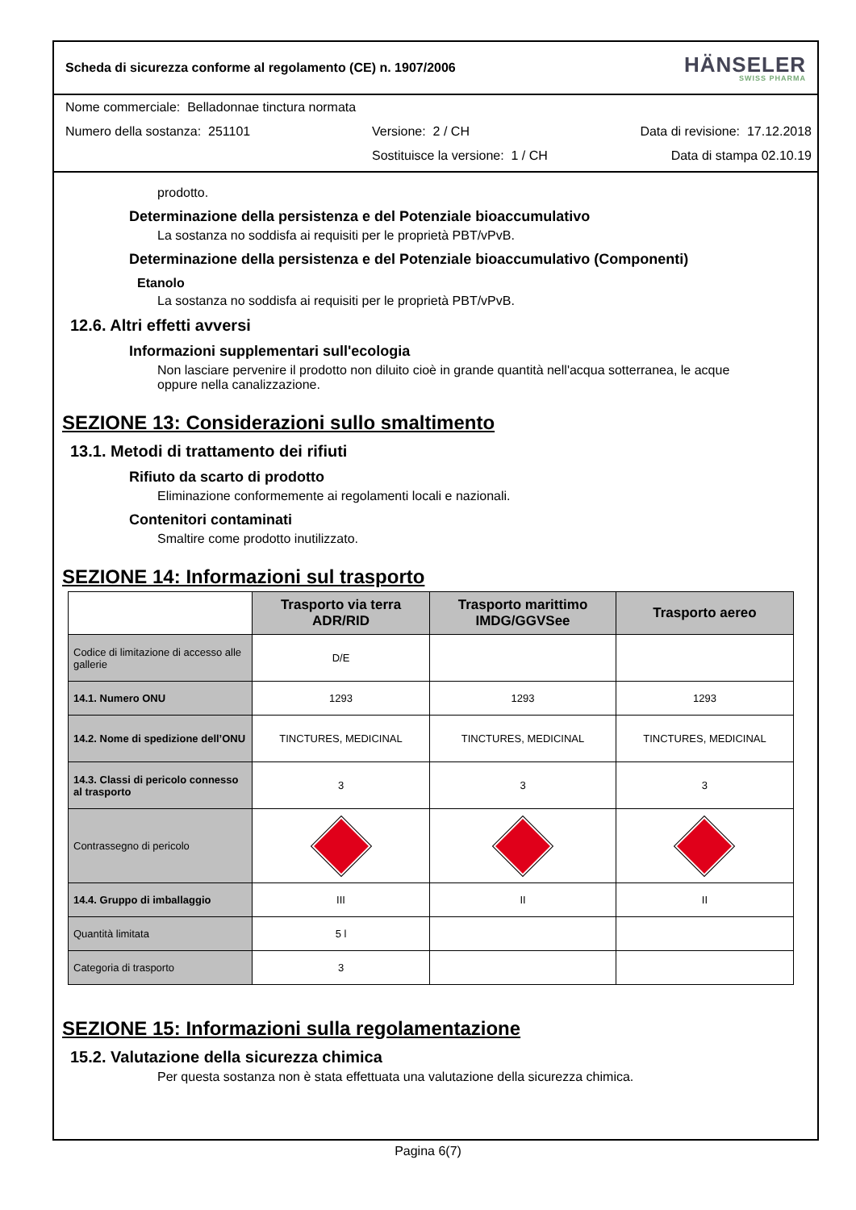Scheda di sicurezza conforme al regolamento (CE) n. 1907/2006 HÄNSELER
SWISS PHARMA
Nome commerciale: Belladonnae tinctura normata
Numero della sostanza: 251101 Versione: 2 / CH Data di revisione: 17.12.2018
Sostituisce la versione: 1 / CH Data di stampa 02.10.19
prodotto.
Determinazione della persistenza e del Potenziale bioaccumulativo
La sostanza no soddisfa ai requisiti per le proprietà PBT/vPvB.
Determinazione della persistenza e del Potenziale bioaccumulativo (Componenti)
Etanolo
La sostanza no soddisfa ai requisiti per le proprietà PBT/vPvB.
12.6. Altri effetti avversi
Informazioni supplementari sull'ecologia
Non lasciare pervenire il prodotto non diluito cioè in grande quantità nell'acqua sotterranea, le acque
oppure nella canalizzazione.
SEZIONE 13: Considerazioni sullo smaltimento
13.1. Metodi di trattamento dei rifiuti
Rifiuto da scarto di prodotto
Eliminazione conformemente ai regolamenti locali e nazionali.
Contenitori contaminati
Smaltire come prodotto inutilizzato.
SEZIONE 14: Informazioni sul trasporto
| | Trasporto via terra ADR/RID | Trasporto marittimo IMDG/GGVSee | Trasporto aereo |
| --- | --- | --- | --- |
| Codice di limitazione di accesso alle gallerie | D/E | | |
| 14.1. Numero ONU | 1293 | 1293 | 1293 |
| 14.2. Nome di spedizione dell’ONU | TINCTURES, MEDICINAL | TINCTURES, MEDICINAL | TINCTURES, MEDICINAL |
| 14.3. Classi di pericolo connesso al trasporto | 3 | 3 | 3 |
| Contrassegno di pericolo | | | |
| 14.4. Gruppo di imballaggio | III | II | II |
| Quantità limitata | 5 l | | |
| Categoria di trasporto | 3 | | |
SEZIONE 15: Informazioni sulla regolamentazione
15.2. Valutazione della sicurezza chimica
Per questa sostanza non è stata effettuata una valutazione della sicurezza chimica.
Pagina 6(7)